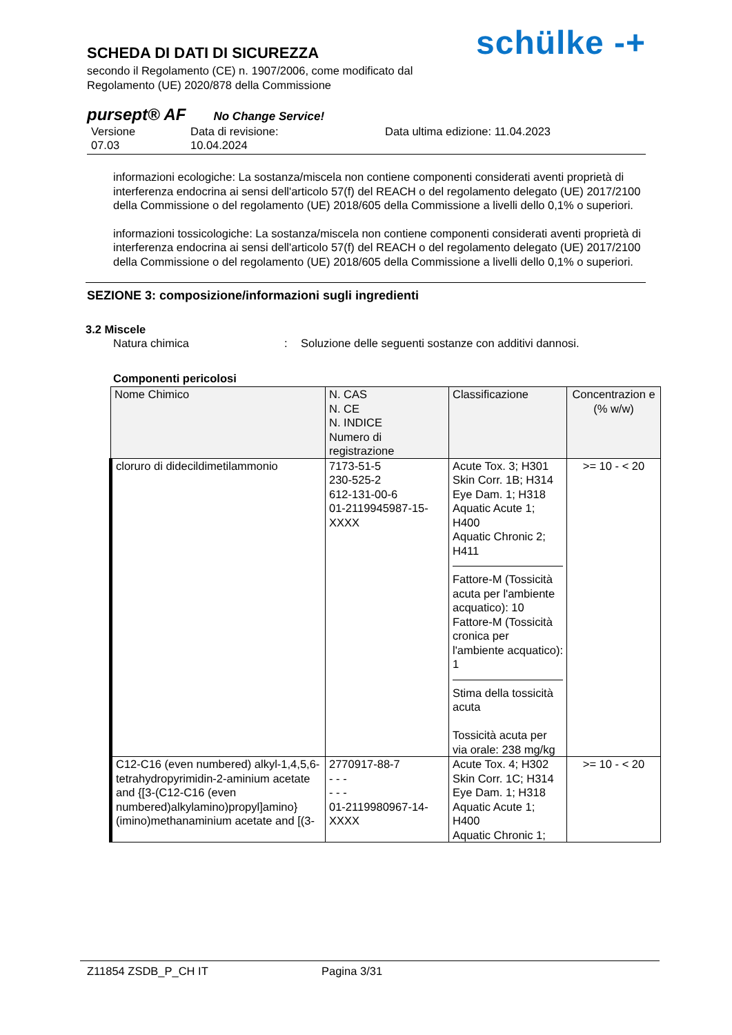SCHEDA DI DATI DI SICUREZZA
secondo il Regolamento (CE) n. 1907/2006, come modificato dal Regolamento (UE) 2020/878 della Commissione
schülke -+
pursept® AF No Change Service!
Versione
07.03
Data di revisione:
10.04.2024
Data ultima edizione: 11.04.2023
informazioni ecologiche: La sostanza/miscela non contiene componenti considerati aventi proprietà di interferenza endocrina ai sensi dell'articolo 57(f) del REACH o del regolamento delegato (UE) 2017/2100 della Commissione o del regolamento (UE) 2018/605 della Commissione a livelli dello 0,1% o superiori.
informazioni tossicologiche: La sostanza/miscela non contiene componenti considerati aventi proprietà di interferenza endocrina ai sensi dell'articolo 57(f) del REACH o del regolamento delegato (UE) 2017/2100 della Commissione o del regolamento (UE) 2018/605 della Commissione a livelli dello 0,1% o superiori.
SEZIONE 3: composizione/informazioni sugli ingredienti
3.2 Miscele
Natura chimica : Soluzione delle seguenti sostanze con additivi dannosi.
Componenti pericolosi
| Nome Chimico | N. CAS N. CE N. INDICE Numero di registrazione | Classificazione | Concentrazion e (% w/w) |
| --- | --- | --- | --- |
| cloruro di didecildimetilammonio | 7173-51-5 230-525-2 612-131-00-6 01-2119945987-15-XXXX | Acute Tox. 3; H301 Skin Corr. 1B; H314 Eye Dam. 1; H318 Aquatic Acute 1; H400 Aquatic Chronic 2; H411 Fattore-M (Tossicità acuta per l'ambiente acquatico): 10 Fattore-M (Tossicità cronica per l'ambiente acquatico): 1 Stima della tossicità acuta Tossicità acuta per via orale: 238 mg/kg | >= 10 - < 20 |
| C12-C16 (even numbered) alkyl-1,4,5,6-tetrahydropyrimidin-2-aminium acetate and {[3-(C12-C16 (even numbered)alkylamino)propyl]amino}(imino)methanaminium acetate and [(3- | 2770917-88-7 - - - - - - 01-2119980967-14-XXXX | Acute Tox. 4; H302 Skin Corr. 1C; H314 Eye Dam. 1; H318 Aquatic Acute 1; H400 Aquatic Chronic 1; | >= 10 - < 20 |
Z11854 ZSDB_P_CH IT Pagina 3/31